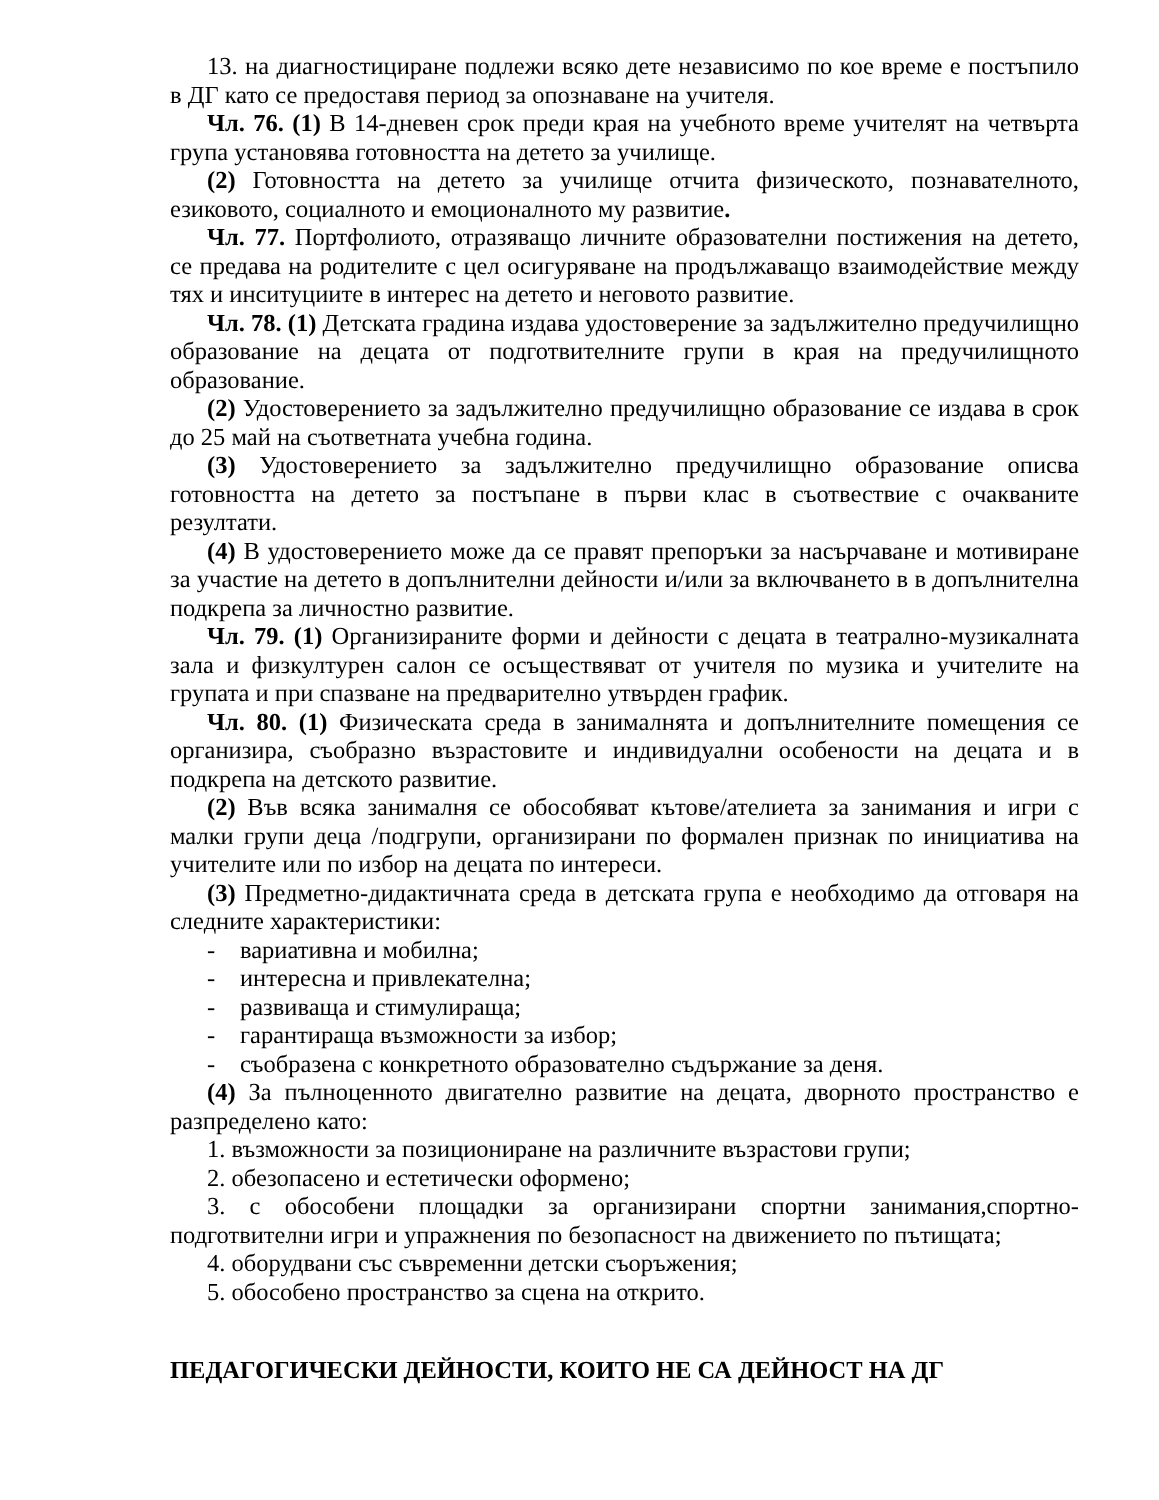13. на диагностициране подлежи всяко дете независимо по кое време е постъпило в ДГ като се предоставя период за опознаване на учителя.
Чл. 76. (1) В 14-дневен срок преди края на учебното време учителят на четвърта група установява готовността на детето за училище.
(2) Готовността на детето за училище отчита физическото, познавателното, езиковото, социалното и емоционалното му развитие.
Чл. 77. Портфолиото, отразяващо личните образователни постижения на детето, се предава на родителите с цел осигуряване на продължаващо взаимодействие между тях и инситуциите в интерес на детето и неговото развитие.
Чл. 78. (1) Детската градина издава удостоверение за задължително предучилищно образование на децата от подготвителните групи в края на предучилищното образование.
(2) Удостоверението за задължително предучилищно образование се издава в срок до 25 май на съответната учебна година.
(3) Удостоверението за задължително предучилищно образование описва готовността на детето за постъпане в първи клас в съотвествие с очакваните резултати.
(4) В удостоверението може да се правят препоръки за насърчаване и мотивиране за участие на детето в допълнителни дейности и/или за включването в в допълнителна подкрепа за личностно развитие.
Чл. 79. (1) Организираните форми и дейности с децата в театрално-музикалната зала и физкултурен салон се осъществяват от учителя по музика и учителите на групата и при спазване на предварително утвърден график.
Чл. 80. (1) Физическата среда в занималнята и допълнителните помещения се организира, съобразно възрастовите и индивидуални особености на децата и в подкрепа на детското развитие.
(2) Във всяка занималня се обособяват кътове/ателиета за занимания и игри с малки групи деца /подгрупи, организирани по формален признак по инициатива на учителите или по избор на децата по интереси.
(3) Предметно-дидактичната среда в детската група е необходимо да отговаря на следните характеристики:
- вариативна и мобилна;
- интересна и привлекателна;
- развиваща и стимулираща;
- гарантираща възможности за избор;
- съобразена с конкретното образователно съдържание за деня.
(4) За пълноценното двигателно развитие на децата, дворното пространство е разпределено като:
1. възможности за позициониране на различните възрастови групи;
2. обезопасено и естетически оформено;
3. с обособени площадки за организирани спортни занимания,спортно-подготвителни игри и упражнения по безопасност на движението по пътищата;
4. оборудвани със съвременни детски съоръжения;
5. обособено пространство за сцена на открито.
ПЕДАГОГИЧЕСКИ ДЕЙНОСТИ, КОИТО НЕ СА ДЕЙНОСТ НА ДГ